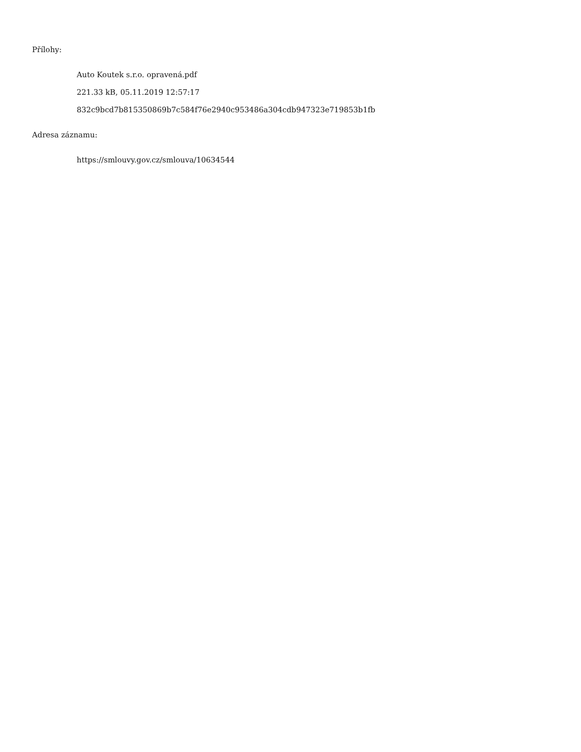Přílohy:
Auto Koutek s.r.o. opravená.pdf
221.33 kB, 05.11.2019 12:57:17
832c9bcd7b815350869b7c584f76e2940c953486a304cdb947323e719853b1fb
Adresa záznamu:
https://smlouvy.gov.cz/smlouva/10634544